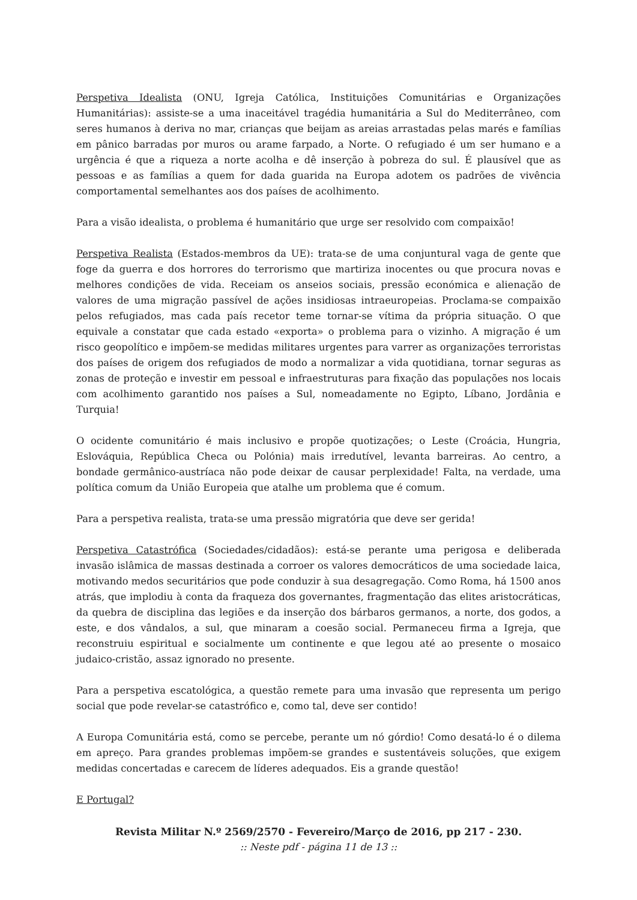Perspetiva Idealista (ONU, Igreja Católica, Instituições Comunitárias e Organizações Humanitárias): assiste-se a uma inaceitável tragédia humanitária a Sul do Mediterrâneo, com seres humanos à deriva no mar, crianças que beijam as areias arrastadas pelas marés e famílias em pânico barradas por muros ou arame farpado, a Norte. O refugiado é um ser humano e a urgência é que a riqueza a norte acolha e dê inserção à pobreza do sul. É plausível que as pessoas e as famílias a quem for dada guarida na Europa adotem os padrões de vivência comportamental semelhantes aos dos países de acolhimento.
Para a visão idealista, o problema é humanitário que urge ser resolvido com compaixão!
Perspetiva Realista (Estados-membros da UE): trata-se de uma conjuntural vaga de gente que foge da guerra e dos horrores do terrorismo que martiriza inocentes ou que procura novas e melhores condições de vida. Receiam os anseios sociais, pressão económica e alienação de valores de uma migração passível de ações insidiosas intraeuropeias. Proclama-se compaixão pelos refugiados, mas cada país recetor teme tornar-se vítima da própria situação. O que equivale a constatar que cada estado «exporta» o problema para o vizinho. A migração é um risco geopolítico e impõem-se medidas militares urgentes para varrer as organizações terroristas dos países de origem dos refugiados de modo a normalizar a vida quotidiana, tornar seguras as zonas de proteção e investir em pessoal e infraestruturas para fixação das populações nos locais com acolhimento garantido nos países a Sul, nomeadamente no Egipto, Líbano, Jordânia e Turquia!
O ocidente comunitário é mais inclusivo e propõe quotizações; o Leste (Croácia, Hungria, Eslováquia, República Checa ou Polónia) mais irredutível, levanta barreiras. Ao centro, a bondade germânico-austríaca não pode deixar de causar perplexidade! Falta, na verdade, uma política comum da União Europeia que atalhe um problema que é comum.
Para a perspetiva realista, trata-se uma pressão migratória que deve ser gerida!
Perspetiva Catastrófica (Sociedades/cidadãos): está-se perante uma perigosa e deliberada invasão islâmica de massas destinada a corroer os valores democráticos de uma sociedade laica, motivando medos securitários que pode conduzir à sua desagregação. Como Roma, há 1500 anos atrás, que implodiu à conta da fraqueza dos governantes, fragmentação das elites aristocráticas, da quebra de disciplina das legiões e da inserção dos bárbaros germanos, a norte, dos godos, a este, e dos vândalos, a sul, que minaram a coesão social. Permaneceu firma a Igreja, que reconstruiu espiritual e socialmente um continente e que legou até ao presente o mosaico judaico-cristão, assaz ignorado no presente.
Para a perspetiva escatológica, a questão remete para uma invasão que representa um perigo social que pode revelar-se catastrófico e, como tal, deve ser contido!
A Europa Comunitária está, como se percebe, perante um nó górdio! Como desatá-lo é o dilema em apreço. Para grandes problemas impõem-se grandes e sustentáveis soluções, que exigem medidas concertadas e carecem de líderes adequados. Eis a grande questão!
E Portugal?
Revista Militar N.º 2569/2570 - Fevereiro/Março de 2016, pp 217 - 230.
:: Neste pdf - página 11 de 13 ::